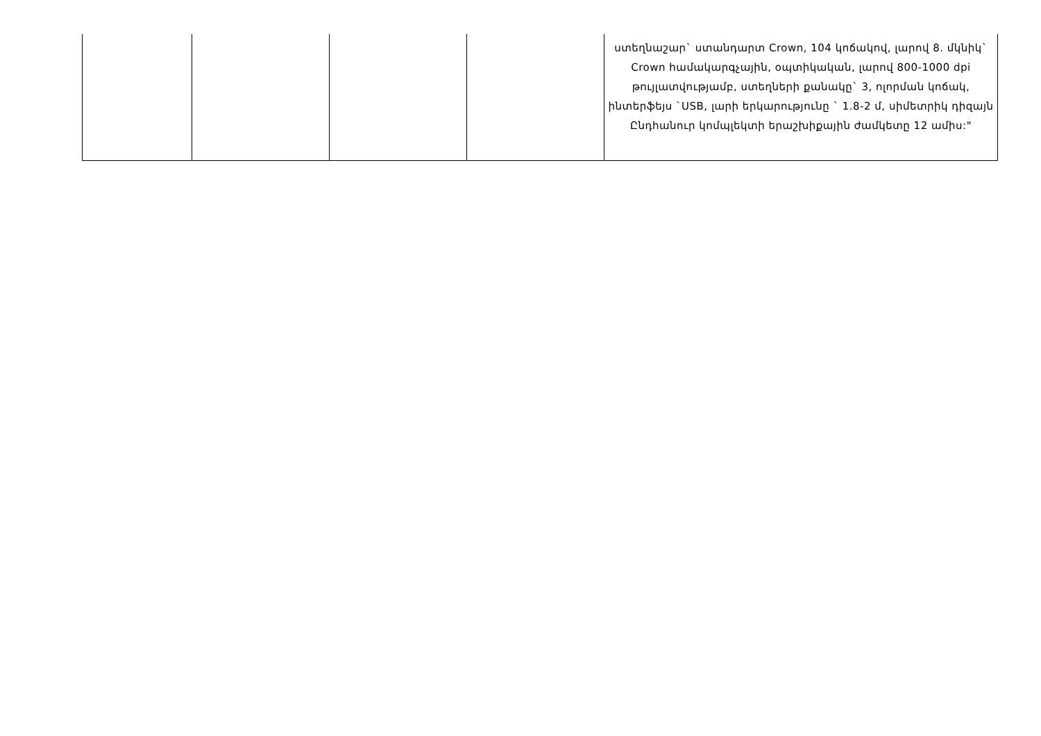| | | | | ստեղնաշար` ստանդարտ Crown, 104 կոճակով, լարով 8. մկնիկ` Crown համակարգչային, օպտիկական, լարով 800-1000 dpi թույլատվությամբ, ստեղների քանակը` 3, ոլորման կոճակ, ինտերֆեյս `USB, լարի երկարությունը ` 1.8-2 մ, սիմետրիկ դիզայն Ընդհանուր կոմպլեկտի երաշխիքային ժամկետը 12 ամիս:" |